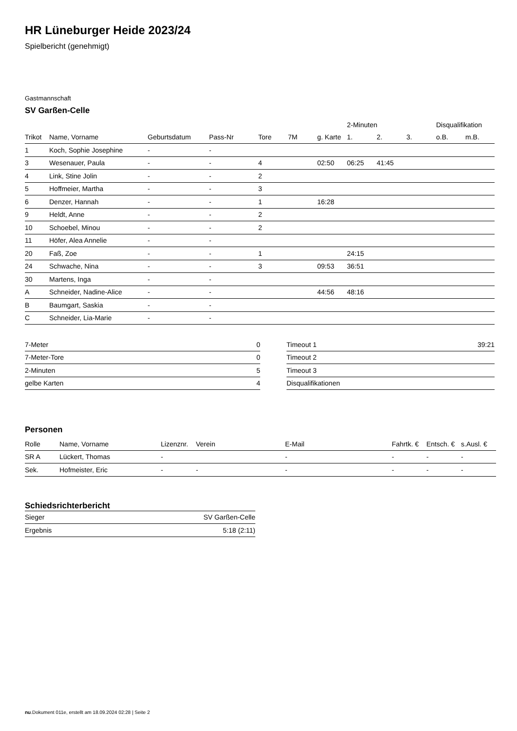HR Lüneburger Heide 2023/24
Spielbericht (genehmigt)
Gastmannschaft
SV Garßen-Celle
| | | | | | | | 2-Minuten | | | Disqualifikation | |
| --- | --- | --- | --- | --- | --- | --- | --- | --- | --- | --- | --- |
| Trikot | Name, Vorname | Geburtsdatum | Pass-Nr | Tore | 7M | g. Karte | 1. | 2. | 3. | o.B. | m.B. |
| 1 | Koch, Sophie Josephine | - | - | | | | | | | | |
| 3 | Wesenauer, Paula | - | - | 4 | | 02:50 | 06:25 | 41:45 | | | |
| 4 | Link, Stine Jolin | - | - | 2 | | | | | | | |
| 5 | Hoffmeier, Martha | - | - | 3 | | | | | | | |
| 6 | Denzer, Hannah | - | - | 1 | | 16:28 | | | | | |
| 9 | Heldt, Anne | - | - | 2 | | | | | | | |
| 10 | Schoebel, Minou | - | - | 2 | | | | | | | |
| 11 | Höfer, Alea Annelie | - | - | | | | | | | | |
| 20 | Faß, Zoe | - | - | 1 | | | 24:15 | | | | |
| 24 | Schwache, Nina | - | - | 3 | | 09:53 | 36:51 | | | | |
| 30 | Martens, Inga | - | - | | | | | | | | |
| A | Schneider, Nadine-Alice | - | - | | | 44:56 | 48:16 | | | | |
| B | Baumgart, Saskia | - | - | | | | | | | | |
| C | Schneider, Lia-Marie | - | - | | | | | | | | |
| 7-Meter | 0 |
| 7-Meter-Tore | 0 |
| 2-Minuten | 5 |
| gelbe Karten | 4 |
| Timeout 1 | 39:21 |
| Timeout 2 | |
| Timeout 3 | |
| Disqualifikationen | |
Personen
| Rolle | Name, Vorname | Lizenznr. | Verein | E-Mail | Fahrtk. € | Entsch. € | s.Ausl. € |
| --- | --- | --- | --- | --- | --- | --- | --- |
| SR A | Lückert, Thomas | - | | - | - | - | - |
| Sek. | Hofmeister, Eric | - | - | - | - | - | - |
Schiedsrichterbericht
| Sieger | SV Garßen-Celle |
| Ergebnis | 5:18 (2:11) |
nu.Dokument 011e, erstellt am 18.09.2024 02:28 | Seite 2